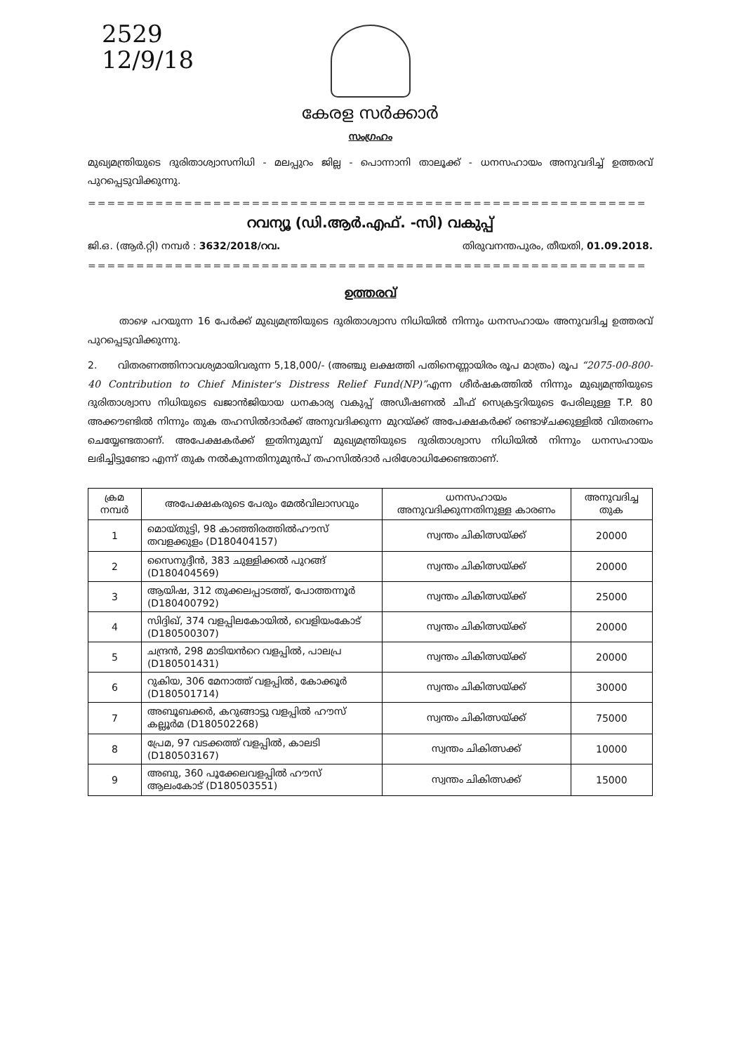2529
12/9/18
കേരള സർക്കാർ
സംഗ്രഹം
മുഖ്യമന്ത്രിയുടെ ദുരിതാശ്വാസനിധി - മലപ്പുറം ജില്ല - പൊന്നാനി താലൂക്ക് - ധനസഹായം അനുവദിച്ച് ഉത്തരവ് പുറപ്പെടുവിക്കുന്നു.
==========================================================
റവന്യൂ (ഡി.ആർ.എഫ്. -സി) വകുപ്പ്
ജി.ഒ. (ആർ.റ്റി) നമ്പർ : 3632/2018/റവ. തിരുവനന്തപുരം, തീയതി, 01.09.2018.
==========================================================
ഉത്തരവ്
താഴെ പറയുന്ന 16 പേർക്ക് മുഖ്യമന്ത്രിയുടെ ദുരിതാശ്വാസ നിധിയിൽ നിന്നും ധനസഹായം അനുവദിച്ച ഉത്തരവ് പുറപ്പെടുവിക്കുന്നു.
2. വിതരണത്തിനാവശ്യമായിവരുന്ന 5,18,000/- (അഞ്ചു ലക്ഷത്തി പതിനെണ്ണായിരം രൂപ മാത്രം) രൂപ “2075-00-800-40 Contribution to Chief Minister's Distress Relief Fund(NP)”എന്ന ശീർഷകത്തിൽ നിന്നും മുഖ്യമന്ത്രിയുടെ ദുരിതാശ്വാസ നിധിയുടെ ഖജാൻജിയായ ധനകാര്യ വകുപ്പ് അഡീഷണൽ ചീഫ് സെക്രട്ടറിയുടെ പേരിലുള്ള T.P. 80 അക്കൗണ്ടിൽ നിന്നും തുക തഹസിൽദാർക്ക് അനുവദിക്കുന്ന മുറയ്ക്ക് അപേക്ഷകർക്ക് രണ്ടാഴ്ചക്കുള്ളിൽ വിതരണം ചെയ്യേണ്ടതാണ്. അപേക്ഷകർക്ക് ഇതിനുമുമ്പ് മുഖ്യമന്ത്രിയുടെ ദുരിതാശ്വാസ നിധിയിൽ നിന്നും ധനസഹായം ലഭിച്ചിട്ടുണ്ടോ എന്ന് തുക നൽകുന്നതിനുമുൻപ് തഹസിൽദാർ പരിശോധിക്കേണ്ടതാണ്.
| ക്രമ നമ്പർ | അപേക്ഷകരുടെ പേരും മേൽവിലാസവും | ധനസഹായം അനുവദിക്കുന്നതിനുള്ള കാരണം | അനുവദിച്ച തുക |
| --- | --- | --- | --- |
| 1 | മൊയ്തുട്ടി, 98 കാഞ്ഞിരത്തിൽഹൗസ് തവളക്കുളം (D180404157) | സ്വന്തം ചികിത്സയ്ക്ക് | 20000 |
| 2 | സൈനുദ്ദീൻ, 383 ചുള്ളിക്കൽ പുറങ്ങ് (D180404569) | സ്വന്തം ചികിത്സയ്ക്ക് | 20000 |
| 3 | ആയിഷ, 312 തുക്കലപ്പാടത്ത്, പോത്തന്നൂർ (D180400792) | സ്വന്തം ചികിത്സയ്ക്ക് | 25000 |
| 4 | സിദ്ദിഖ്, 374 വളപ്പിലകോയിൽ, വെളിയംകോട് (D180500307) | സ്വന്തം ചികിത്സയ്ക്ക് | 20000 |
| 5 | ചന്ദ്രൻ, 298 മാടിയൻറെ വളപ്പിൽ, പാലപ്ര (D180501431) | സ്വന്തം ചികിത്സയ്ക്ക് | 20000 |
| 6 | റുകിയ, 306 മേനാത്ത് വളപ്പിൽ, കോക്കൂർ (D180501714) | സ്വന്തം ചികിത്സയ്ക്ക് | 30000 |
| 7 | അബൂബക്കർ, കറുങ്ങാട്ടു വളപ്പിൽ ഹൗസ് കല്ലൂർമ (D180502268) | സ്വന്തം ചികിത്സയ്ക്ക് | 75000 |
| 8 | പ്രേമ, 97 വടക്കത്ത് വളപ്പിൽ, കാലടി (D180503167) | സ്വന്തം ചികിത്സക്ക് | 10000 |
| 9 | അബു, 360 പൂക്കേലവളപ്പിൽ ഹൗസ് ആലംകോട് (D180503551) | സ്വന്തം ചികിത്സക്ക് | 15000 |